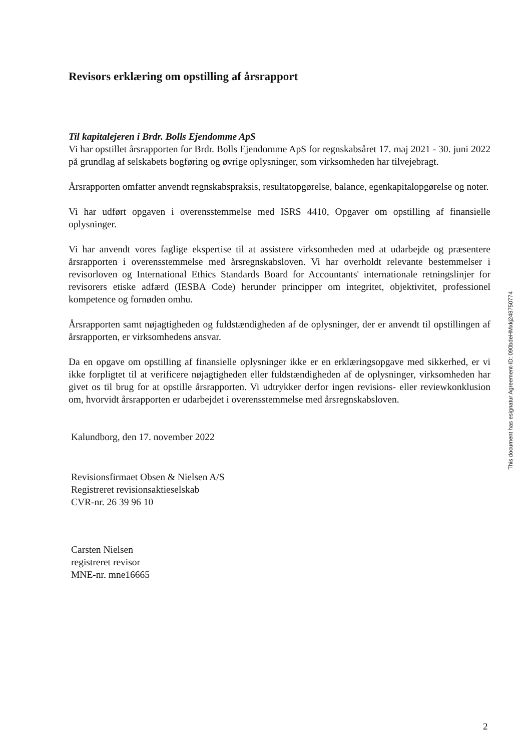Revisors erklæring om opstilling af årsrapport
Til kapitalejeren i Brdr. Bolls Ejendomme ApS
Vi har opstillet årsrapporten for Brdr. Bolls Ejendomme ApS for regnskabsåret 17. maj 2021 - 30. juni 2022 på grundlag af selskabets bogføring og øvrige oplysninger, som virksomheden har tilvejebragt.
Årsrapporten omfatter anvendt regnskabspraksis, resultatopgørelse, balance, egenkapitalopgørelse og noter.
Vi har udført opgaven i overensstemmelse med ISRS 4410, Opgaver om opstilling af finansielle oplysninger.
Vi har anvendt vores faglige ekspertise til at assistere virksomheden med at udarbejde og præsentere årsrapporten i overensstemmelse med årsregnskabsloven. Vi har overholdt relevante bestemmelser i revisorloven og International Ethics Standards Board for Accountants' internationale retningslinjer for revisorers etiske adfærd (IESBA Code) herunder principper om integritet, objektivitet, professionel kompetence og fornøden omhu.
Årsrapporten samt nøjagtigheden og fuldstændigheden af de oplysninger, der er anvendt til opstillingen af årsrapporten, er virksomhedens ansvar.
Da en opgave om opstilling af finansielle oplysninger ikke er en erklæringsopgave med sikkerhed, er vi ikke forpligtet til at verificere nøjagtigheden eller fuldstændigheden af de oplysninger, virksomheden har givet os til brug for at opstille årsrapporten. Vi udtrykker derfor ingen revisions- eller reviewkonklusion om, hvorvidt årsrapporten er udarbejdet i overensstemmelse med årsregnskabsloven.
Kalundborg, den 17. november 2022
Revisionsfirmaet Obsen & Nielsen A/S
Registreret revisionsaktieselskab
CVR-nr. 26 39 96 10
Carsten Nielsen
registreret revisor
MNE-nr. mne16665
This document has esignatur Agreement-ID: 090bdeHMxkj248750774
2